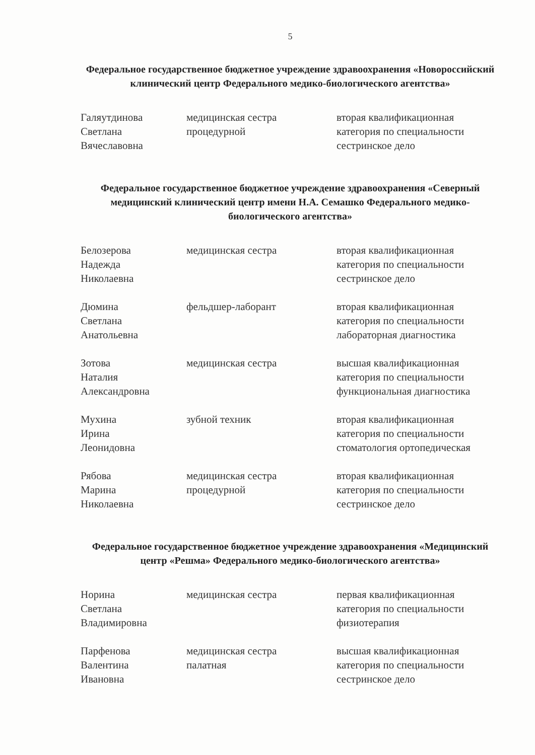5
Федеральное государственное бюджетное учреждение здравоохранения «Новороссийский клинический центр Федерального медико-биологического агентства»
| Галяутдинова Светлана Вячеславовна | медицинская сестра процедурной | вторая квалификационная категория по специальности сестринское дело |
Федеральное государственное бюджетное учреждение здравоохранения «Северный медицинский клинический центр имени Н.А. Семашко Федерального медико-биологического агентства»
| Белозерова Надежда Николаевна | медицинская сестра | вторая квалификационная категория по специальности сестринское дело |
| Дюмина Светлана Анатольевна | фельдшер-лаборант | вторая квалификационная категория по специальности лабораторная диагностика |
| Зотова Наталия Александровна | медицинская сестра | высшая квалификационная категория по специальности функциональная диагностика |
| Мухина Ирина Леонидовна | зубной техник | вторая квалификационная категория по специальности стоматология ортопедическая |
| Рябова Марина Николаевна | медицинская сестра процедурной | вторая квалификационная категория по специальности сестринское дело |
Федеральное государственное бюджетное учреждение здравоохранения «Медицинский центр «Решма» Федерального медико-биологического агентства»
| Норина Светлана Владимировна | медицинская сестра | первая квалификационная категория по специальности физиотерапия |
| Парфенова Валентина Ивановна | медицинская сестра палатная | высшая квалификационная категория по специальности сестринское дело |